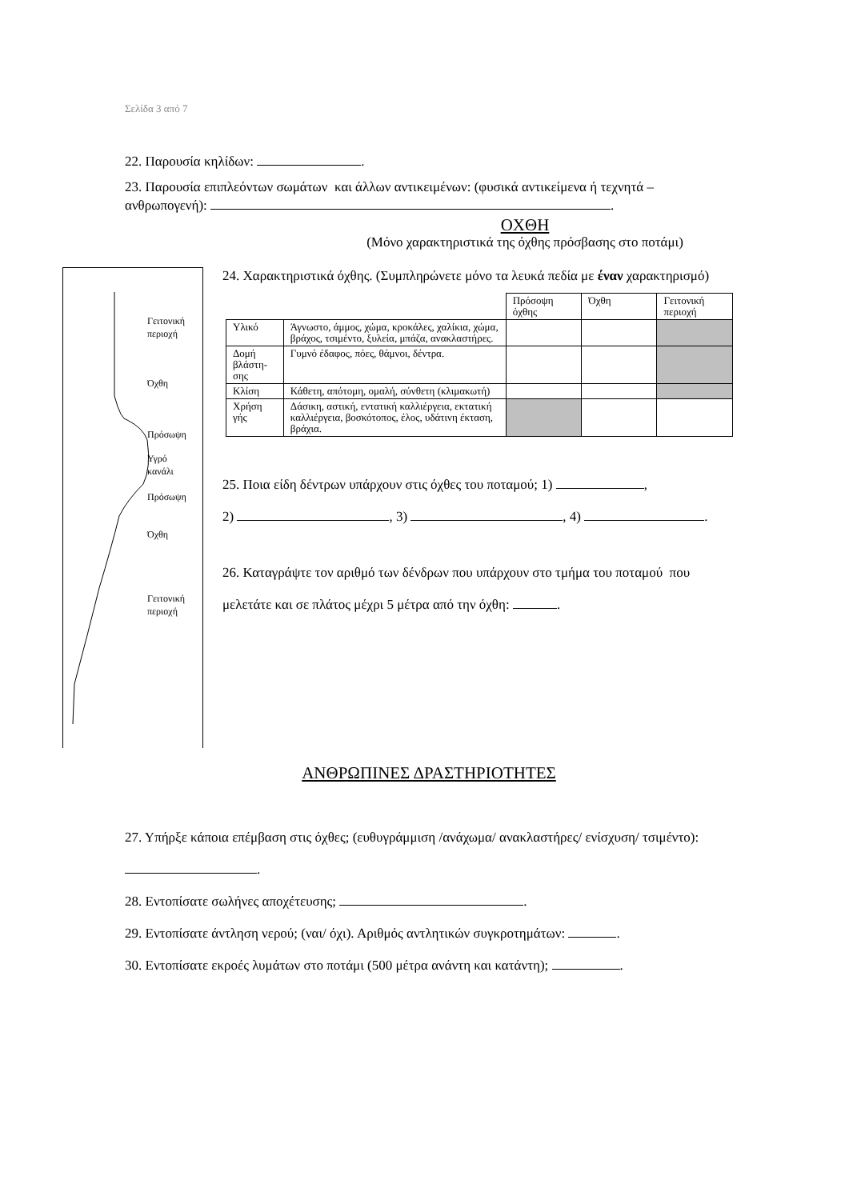Σελίδα 3 από 7
22. Παρουσία κηλίδων: .
23. Παρουσία επιπλεόντων σωμάτων και άλλων αντικειμένων: (φυσικά αντικείμενα ή τεχνητά – ανθρωπογενή): .
ΟΧΘΗ
(Μόνο χαρακτηριστικά της όχθης πρόσβασης στο ποτάμι)
Γειτονική
περιοχή
Όχθη
Πρόσωψη
Υγρό
κανάλι
Πρόσωψη
Όχθη
Γειτονική
περιοχή
24. Χαρακτηριστικά όχθης. (Συμπληρώνετε μόνο τα λευκά πεδία με έναν χαρακτηρισμό)
| | | Πρόσοψη όχθης | Όχθη | Γειτονική περιοχή |
| Υλικό | Άγνωστο, άμμος, χώμα, κροκάλες, χαλίκια, χώμα, βράχος, τσιμέντο, ξυλεία, μπάζα, ανακλαστήρες. | | | |
| Δομή βλάστη-σης | Γυμνό έδαφος, πόες, θάμνοι, δέντρα. | | | |
| Κλίση | Κάθετη, απότομη, ομαλή, σύνθετη (κλιμακωτή) | | | |
| Χρήση γής | Δάσικη, αστική, εντατική καλλιέργεια, εκτατική καλλιέργεια, βοσκότοπος, έλος, υδάτινη έκταση, βράχια. | | | |
25. Ποια είδη δέντρων υπάρχουν στις όχθες του ποταμού; 1) ,
2) , 3) , 4) .
26. Καταγράψτε τον αριθμό των δένδρων που υπάρχουν στο τμήμα του ποταμού που μελετάτε και σε πλάτος μέχρι 5 μέτρα από την όχθη: .
ΑΝΘΡΩΠΙΝΕΣ ΔΡΑΣΤΗΡΙΟΤΗΤΕΣ
27. Υπήρξε κάποια επέμβαση στις όχθες; (ευθυγράμμιση /ανάχωμα/ ανακλαστήρες/ ενίσχυση/ τσιμέντο): .
28. Εντοπίσατε σωλήνες αποχέτευσης; .
29. Εντοπίσατε άντληση νερού; (ναι/ όχι). Αριθμός αντλητικών συγκροτημάτων: .
30. Εντοπίσατε εκροές λυμάτων στο ποτάμι (500 μέτρα ανάντη και κατάντη); .